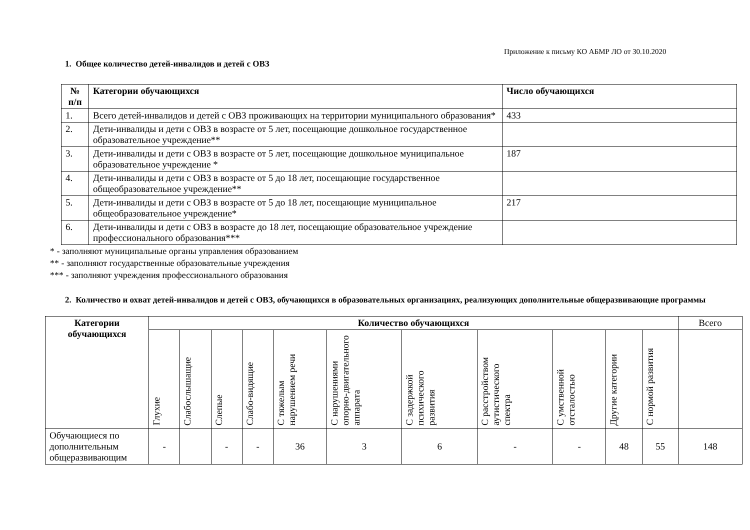Приложение к письму КО АБМР ЛО от 30.10.2020
1. Общее количество детей-инвалидов и детей с ОВЗ
| № п/п | Категории обучающихся | Число обучающихся |
| --- | --- | --- |
| 1. | Всего детей-инвалидов и детей с ОВЗ проживающих на территории муниципального образования* | 433 |
| 2. | Дети-инвалиды и дети с ОВЗ в возрасте от 5 лет, посещающие дошкольное государственное образовательное учреждение** | |
| 3. | Дети-инвалиды и дети с ОВЗ в возрасте от 5 лет, посещающие дошкольное муниципальное образовательное учреждение * | 187 |
| 4. | Дети-инвалиды и дети с ОВЗ в возрасте от 5 до 18 лет, посещающие государственное общеобразовательное учреждение** | |
| 5. | Дети-инвалиды и дети с ОВЗ в возрасте от 5 до 18 лет, посещающие муниципальное общеобразовательное учреждение* | 217 |
| 6. | Дети-инвалиды и дети с ОВЗ в возрасте до 18 лет, посещающие образовательное учреждение профессионального образования*** | |
* - заполняют муниципальные органы управления образованием
** - заполняют государственные образовательные учреждения
*** - заполняют учреждения профессионального образования
2. Количество и охват детей-инвалидов и детей с ОВЗ, обучающихся в образовательных организациях, реализующих дополнительные общеразвивающие программы
| Категории обучающихся | Количество обучающихся | | | | | | | | | | | Всего |
| --- | --- | --- | --- | --- | --- | --- | --- | --- | --- | --- | --- | --- |
| | Глухие | Слабослышащие | Слепые | Слабо-видящие | С тяжелым нарушением речи | С нарушениями опорно-двигательного аппарата | С задержкой психического развития | С расстройством аутистического спектра | С умственной отсталостью | Другие категории | С нормой развития | |
| Обучающиеся по дополнительным общеразвивающим | - | | - | - | 36 | 3 | 6 | - | - | 48 | 55 | 148 |